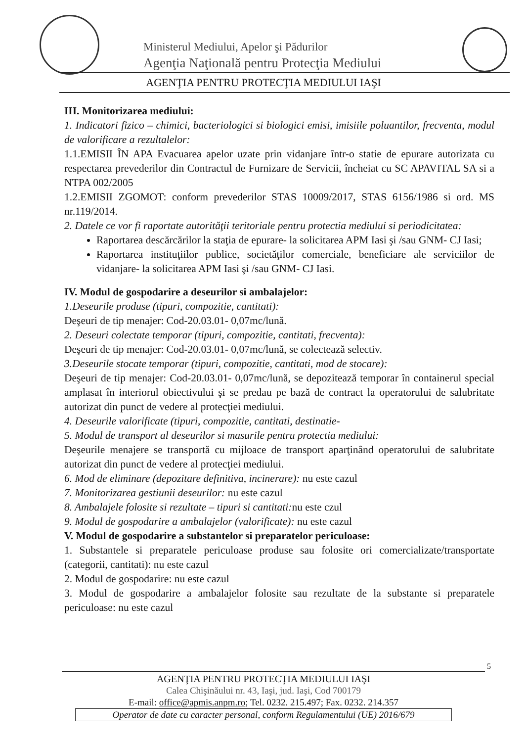Ministerul Mediului, Apelor şi Pădurilor
Agenţia Naţională pentru Protecţia Mediului
AGENŢIA PENTRU PROTECŢIA MEDIULUI IAŞI
III. Monitorizarea mediului:
1. Indicatori fizico – chimici, bacteriologici si biologici emisi, imisiile poluantilor, frecventa, modul de valorificare a rezultalelor:
1.1.EMISII ÎN APA Evacuarea apelor uzate prin vidanjare într-o statie de epurare autorizata cu respectarea prevederilor din Contractul de Furnizare de Servicii, încheiat cu SC APAVITAL SA si a NTPA 002/2005
1.2.EMISII ZGOMOT: conform prevederilor STAS 10009/2017, STAS 6156/1986 si ord. MS nr.119/2014.
2. Datele ce vor fi raportate autorităţii teritoriale pentru protectia mediului si periodicitatea:
Raportarea descărcărilor la staţia de epurare- la solicitarea APM Iasi şi /sau GNM- CJ Iasi;
Raportarea instituţiilor publice, societăţilor comerciale, beneficiare ale serviciilor de vidanjare- la solicitarea APM Iasi şi /sau GNM- CJ Iasi.
IV. Modul de gospodarire a deseurilor si ambalajelor:
1.Deseurile produse (tipuri, compozitie, cantitati):
Deşeuri de tip menajer: Cod-20.03.01- 0,07mc/lună.
2. Deseuri colectate temporar (tipuri, compozitie, cantitati, frecventa):
Deşeuri de tip menajer: Cod-20.03.01- 0,07mc/lună, se colectează selectiv.
3.Deseurile stocate temporar (tipuri, compozitie, cantitati, mod de stocare):
Deşeuri de tip menajer: Cod-20.03.01- 0,07mc/lună, se depozitează temporar în containerul special amplasat în interiorul obiectivului şi se predau pe bază de contract la operatorului de salubritate autorizat din punct de vedere al protecţiei mediului.
4. Deseurile valorificate (tipuri, compozitie, cantitati, destinatie-
5. Modul de transport al deseurilor si masurile pentru protectia mediului:
Deşeurile menajere se transportă cu mijloace de transport aparţinând operatorului de salubritate autorizat din punct de vedere al protecţiei mediului.
6. Mod de eliminare (depozitare definitiva, incinerare): nu este cazul
7. Monitorizarea gestiunii deseurilor: nu este cazul
8. Ambalajele folosite si rezultate – tipuri si cantitati: nu este czul
9. Modul de gospodarire a ambalajelor (valorificate): nu este cazul
V. Modul de gospodarire a substantelor si preparatelor periculoase:
1. Substantele si preparatele periculoase produse sau folosite ori comercializate/transportate (categorii, cantitati): nu este cazul
2. Modul de gospodarire: nu este cazul
3. Modul de gospodarire a ambalajelor folosite sau rezultate de la substante si preparatele periculoase: nu este cazul
5
AGENŢIA PENTRU PROTECŢIA MEDIULUI IAŞI
Calea Chişinăului nr. 43, Iaşi, jud. Iaşi, Cod 700179
E-mail: office@apmis.anpm.ro; Tel. 0232. 215.497; Fax. 0232. 214.357
Operator de date cu caracter personal, conform Regulamentului (UE) 2016/679